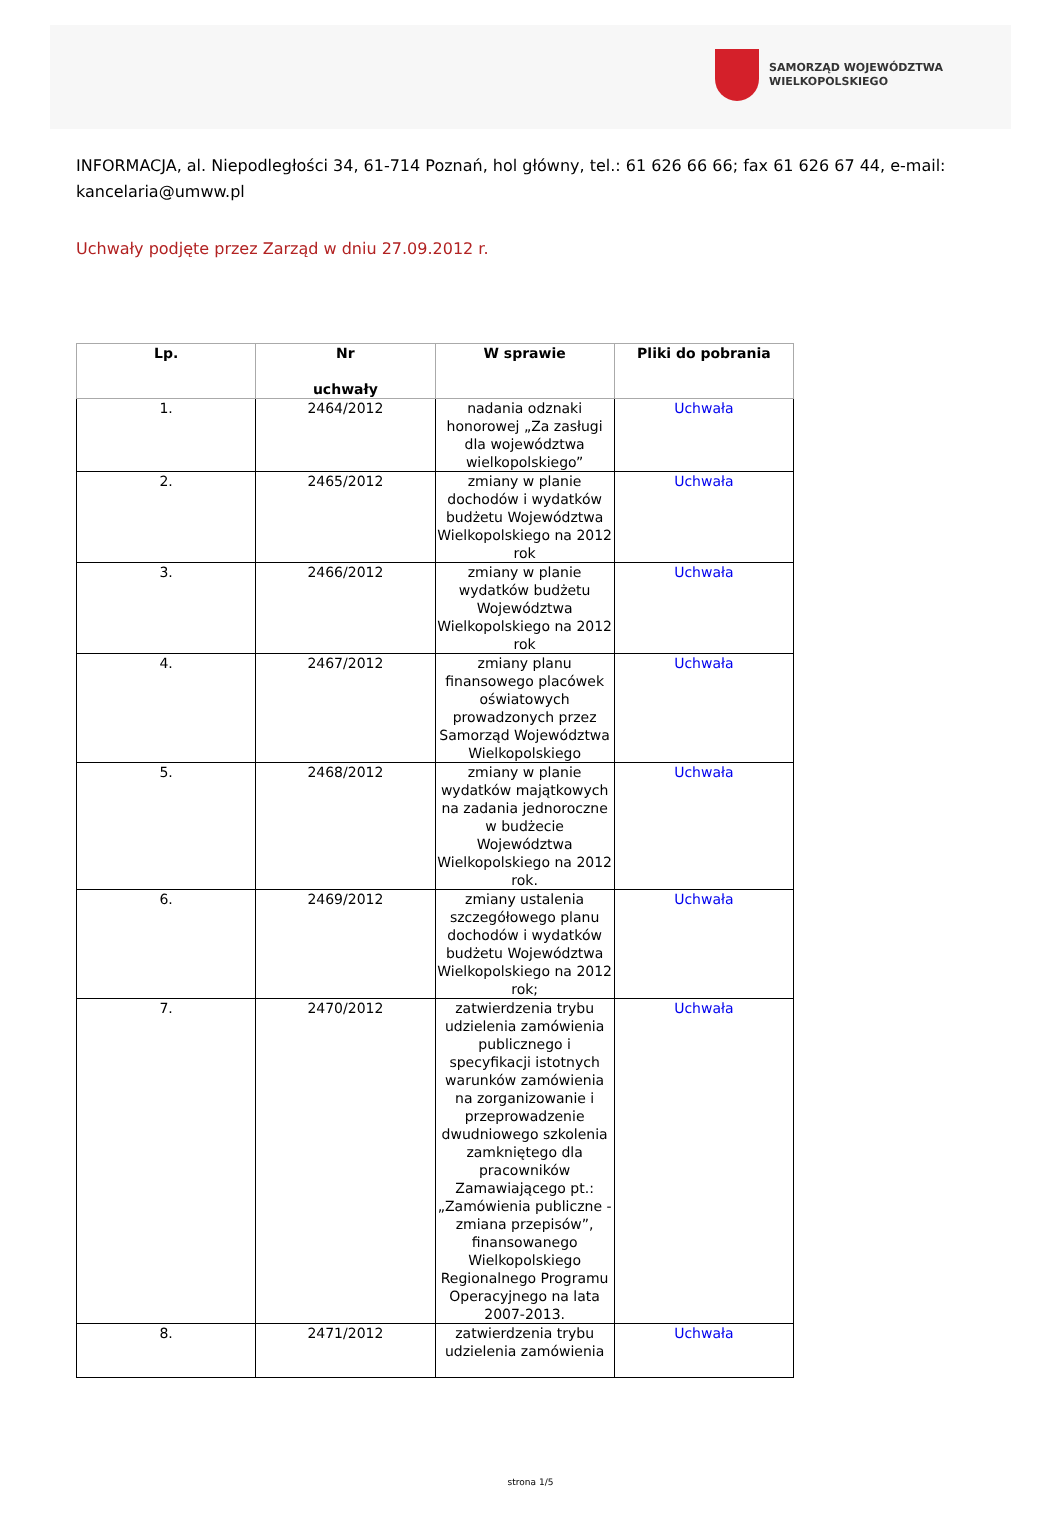SAMORZĄD WOJEWÓDZTWA
WIELKOPOLSKIEGO
INFORMACJA, al. Niepodległości 34, 61-714 Poznań, hol główny, tel.: 61 626 66 66; fax 61 626 67 44, e-mail: kancelaria@umww.pl
Uchwały podjęte przez Zarząd w dniu 27.09.2012 r.
| Lp. | Nr uchwały | W sprawie | Pliki do pobrania |
| --- | --- | --- | --- |
| 1. | 2464/2012 | nadania odznaki honorowej „Za zasługi dla województwa wielkopolskiego” | Uchwała |
| 2. | 2465/2012 | zmiany w planie dochodów i wydatków budżetu Województwa Wielkopolskiego na 2012 rok | Uchwała |
| 3. | 2466/2012 | zmiany w planie wydatków budżetu Województwa Wielkopolskiego na 2012 rok | Uchwała |
| 4. | 2467/2012 | zmiany planu finansowego placówek oświatowych prowadzonych przez Samorząd Województwa Wielkopolskiego | Uchwała |
| 5. | 2468/2012 | zmiany w planie wydatków majątkowych na zadania jednoroczne w budżecie Województwa Wielkopolskiego na 2012 rok. | Uchwała |
| 6. | 2469/2012 | zmiany ustalenia szczegółowego planu dochodów i wydatków budżetu Województwa Wielkopolskiego na 2012 rok; | Uchwała |
| 7. | 2470/2012 | zatwierdzenia trybu udzielenia zamówienia publicznego i specyfikacji istotnych warunków zamówienia na zorganizowanie i przeprowadzenie dwudniowego szkolenia zamkniętego dla pracowników Zamawiającego pt.: „Zamówienia publiczne - zmiana przepisów”, finansowanego Wielkopolskiego Regionalnego Programu Operacyjnego na lata 2007-2013. | Uchwała |
| 8. | 2471/2012 | zatwierdzenia trybu udzielenia zamówienia | Uchwała |
strona 1/5